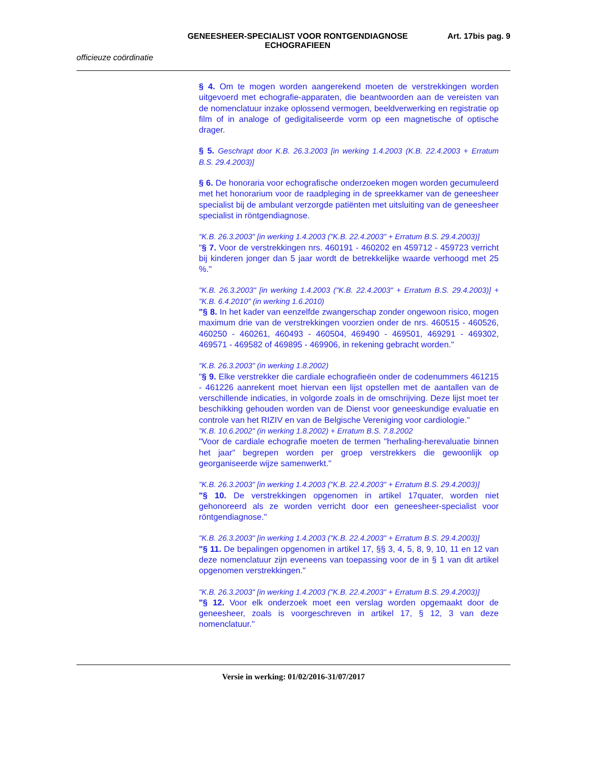GENEESHEER-SPECIALIST VOOR RONTGENDIAGNOSE
ECHOGRAFIEEN
Art. 17bis pag. 9
officieuze coördinatie
§ 4. Om te mogen worden aangerekend moeten de verstrekkingen worden uitgevoerd met echografie-apparaten, die beantwoorden aan de vereisten van de nomenclatuur inzake oplossend vermogen, beeldverwerking en registratie op film of in analoge of gedigitaliseerde vorm op een magnetische of optische drager.
§ 5. Geschrapt door K.B. 26.3.2003 [in werking 1.4.2003 (K.B. 22.4.2003 + Erratum B.S. 29.4.2003)]
§ 6. De honoraria voor echografische onderzoeken mogen worden gecumuleerd met het honorarium voor de raadpleging in de spreekkamer van de geneesheer specialist bij de ambulant verzorgde patiënten met uitsluiting van de geneesheer specialist in röntgendiagnose.
"K.B. 26.3.2003" [in werking 1.4.2003 ("K.B. 22.4.2003" + Erratum B.S. 29.4.2003)]
"§ 7. Voor de verstrekkingen nrs. 460191 - 460202 en 459712 - 459723 verricht bij kinderen jonger dan 5 jaar wordt de betrekkelijke waarde verhoogd met 25 %."
"K.B. 26.3.2003" [in werking 1.4.2003 ("K.B. 22.4.2003" + Erratum B.S. 29.4.2003)] + "K.B. 6.4.2010" (in werking 1.6.2010)
"§ 8. In het kader van eenzelfde zwangerschap zonder ongewoon risico, mogen maximum drie van de verstrekkingen voorzien onder de nrs. 460515 - 460526, 460250 - 460261, 460493 - 460504, 469490 - 469501, 469291 - 469302, 469571 - 469582 of 469895 - 469906, in rekening gebracht worden."
"K.B. 26.3.2003" (in werking 1.8.2002)
"§ 9. Elke verstrekker die cardiale echografieën onder de codenummers 461215 - 461226 aanrekent moet hiervan een lijst opstellen met de aantallen van de verschillende indicaties, in volgorde zoals in de omschrijving. Deze lijst moet ter beschikking gehouden worden van de Dienst voor geneeskundige evaluatie en controle van het RIZIV en van de Belgische Vereniging voor cardiologie."
"K.B. 10.6.2002" (in werking 1.8.2002) + Erratum B.S. 7.8.2002
"Voor de cardiale echografie moeten de termen "herhaling-herevaluatie binnen het jaar" begrepen worden per groep verstrekkers die gewoonlijk op georganiseerde wijze samenwerkt."
"K.B. 26.3.2003" [in werking 1.4.2003 ("K.B. 22.4.2003" + Erratum B.S. 29.4.2003)]
"§ 10. De verstrekkingen opgenomen in artikel 17quater, worden niet gehonoreerd als ze worden verricht door een geneesheer-specialist voor röntgendiagnose."
"K.B. 26.3.2003" [in werking 1.4.2003 ("K.B. 22.4.2003" + Erratum B.S. 29.4.2003)]
"§ 11. De bepalingen opgenomen in artikel 17, §§ 3, 4, 5, 8, 9, 10, 11 en 12 van deze nomenclatuur zijn eveneens van toepassing voor de in § 1 van dit artikel opgenomen verstrekkingen."
"K.B. 26.3.2003" [in werking 1.4.2003 ("K.B. 22.4.2003" + Erratum B.S. 29.4.2003)]
"§ 12. Voor elk onderzoek moet een verslag worden opgemaakt door de geneesheer, zoals is voorgeschreven in artikel 17, § 12, 3 van deze nomenclatuur."
Versie in werking: 01/02/2016-31/07/2017